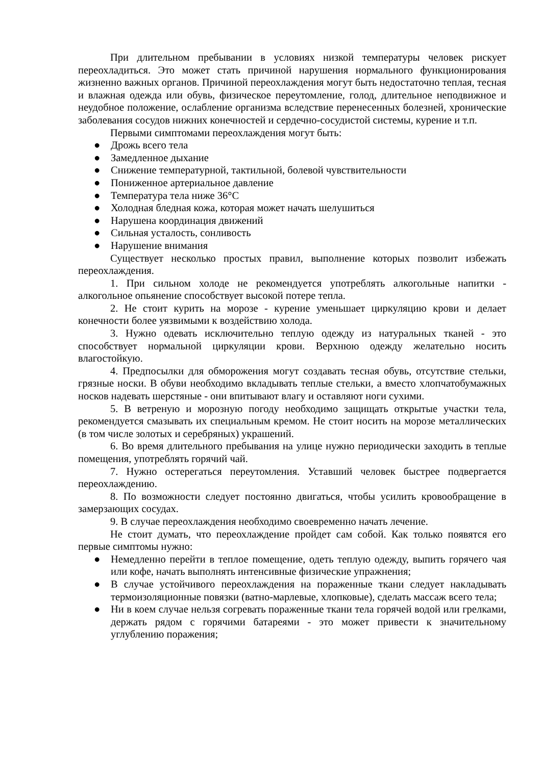При длительном пребывании в условиях низкой температуры человек рискует переохладиться. Это может стать причиной нарушения нормального функционирования жизненно важных органов. Причиной переохлаждения могут быть недостаточно теплая, тесная и влажная одежда или обувь, физическое переутомление, голод, длительное неподвижное и неудобное положение, ослабление организма вследствие перенесенных болезней, хронические заболевания сосудов нижних конечностей и сердечно-сосудистой системы, курение и т.п.
Первыми симптомами переохлаждения могут быть:
● Дрожь всего тела
● Замедленное дыхание
● Снижение температурной, тактильной, болевой чувствительности
● Пониженное артериальное давление
● Температура тела ниже 36°С
● Холодная бледная кожа, которая может начать шелушиться
● Нарушена координация движений
● Сильная усталость, сонливость
● Нарушение внимания
Существует несколько простых правил, выполнение которых позволит избежать переохлаждения.
1. При сильном холоде не рекомендуется употреблять алкогольные напитки - алкогольное опьянение способствует высокой потере тепла.
2. Не стоит курить на морозе - курение уменьшает циркуляцию крови и делает конечности более уязвимыми к воздействию холода.
3. Нужно одевать исключительно теплую одежду из натуральных тканей - это способствует нормальной циркуляции крови. Верхнюю одежду желательно носить влагостойкую.
4. Предпосылки для обморожения могут создавать тесная обувь, отсутствие стельки, грязные носки. В обуви необходимо вкладывать теплые стельки, а вместо хлопчатобумажных носков надевать шерстяные - они впитывают влагу и оставляют ноги сухими.
5. В ветреную и морозную погоду необходимо защищать открытые участки тела, рекомендуется смазывать их специальным кремом. Не стоит носить на морозе металлических (в том числе золотых и серебряных) украшений.
6. Во время длительного пребывания на улице нужно периодически заходить в теплые помещения, употреблять горячий чай.
7. Нужно остерегаться переутомления. Уставший человек быстрее подвергается переохлаждению.
8. По возможности следует постоянно двигаться, чтобы усилить кровообращение в замерзающих сосудах.
9. В случае переохлаждения необходимо своевременно начать лечение.
Не стоит думать, что переохлаждение пройдет сам собой. Как только появятся его первые симптомы нужно:
● Немедленно перейти в теплое помещение, одеть теплую одежду, выпить горячего чая или кофе, начать выполнять интенсивные физические упражнения;
● В случае устойчивого переохлаждения на пораженные ткани следует накладывать термоизоляционные повязки (ватно-марлевые, хлопковые), сделать массаж всего тела;
● Ни в коем случае нельзя согревать пораженные ткани тела горячей водой или грелками, держать рядом с горячими батареями - это может привести к значительному углублению поражения;